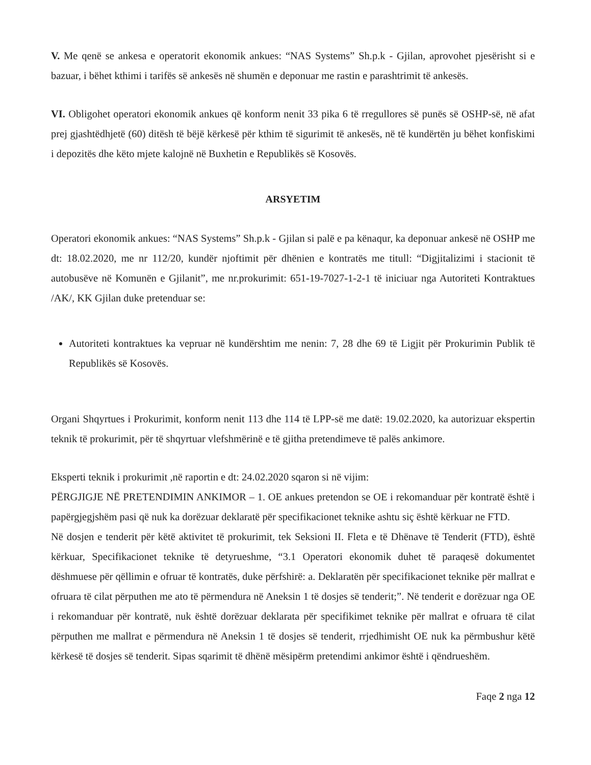V. Me qenë se ankesa e operatorit ekonomik ankues: “NAS Systems” Sh.p.k - Gjilan, aprovohet pjesërisht si e bazuar, i bëhet kthimi i tarifës së ankesës në shumën e deponuar me rastin e parashtrimit të ankesës.
VI. Obligohet operatori ekonomik ankues që konform nenit 33 pika 6 të rregullores së punës së OSHP-së, në afat prej gjashtëdhjetë (60) ditësh të bëjë kërkesë për kthim të sigurimit të ankesës, në të kundërtën ju bëhet konfiskimi i depozitës dhe këto mjete kalojnë në Buxhetin e Republikës së Kosovës.
ARSYETIM
Operatori ekonomik ankues: “NAS Systems” Sh.p.k - Gjilan si palë e pa kënaqur, ka deponuar ankesë në OSHP me dt: 18.02.2020, me nr 112/20, kundër njoftimit për dhënien e kontratës me titull: “Digjitalizimi i stacionit të autobusëve në Komunën e Gjilanit”, me nr.prokurimit: 651-19-7027-1-2-1 të iniciuar nga Autoriteti Kontraktues /AK/, KK Gjilan duke pretenduar se:
Autoriteti kontraktues ka vepruar në kundërshtim me nenin: 7, 28 dhe 69 të Ligjit për Prokurimin Publik të Republikës së Kosovës.
Organi Shqyrtues i Prokurimit, konform nenit 113 dhe 114 të LPP-së me datë: 19.02.2020, ka autorizuar ekspertin teknik të prokurimit, për të shqyrtuar vlefshmërinë e të gjitha pretendimeve të palës ankimore.
Eksperti teknik i prokurimit ,në raportin e dt: 24.02.2020 sqaron si në vijim:
PËRGJIGJE NË PRETENDIMIN ANKIMOR – 1. OE ankues pretendon se OE i rekomanduar për kontratë është i papërgjegjshëm pasi që nuk ka dorëzuar deklaratë për specifikacionet teknike ashtu siç është kërkuar ne FTD.
Në dosjen e tenderit për këtë aktivitet të prokurimit, tek Seksioni II. Fleta e të Dhënave të Tenderit (FTD), është kërkuar, Specifikacionet teknike të detyrueshme, “3.1 Operatori ekonomik duhet të paraqesë dokumentet dëshmuese për qëllimin e ofruar të kontratës, duke përfshirë: a. Deklaratën për specifikacionet teknike për mallrat e ofruara të cilat përputhen me ato të përmendura në Aneksin 1 të dosjes së tenderit;”. Në tenderit e dorëzuar nga OE i rekomanduar për kontratë, nuk është dorëzuar deklarata për specifikimet teknike për mallrat e ofruara të cilat përputhen me mallrat e përmendura në Aneksin 1 të dosjes së tenderit, rrjedhimisht OE nuk ka përmbushur këtë kërkesë të dosjes së tenderit. Sipas sqarimit të dhënë mësipërm pretendimi ankimor është i qëndrueshëm.
Faqe 2 nga 12